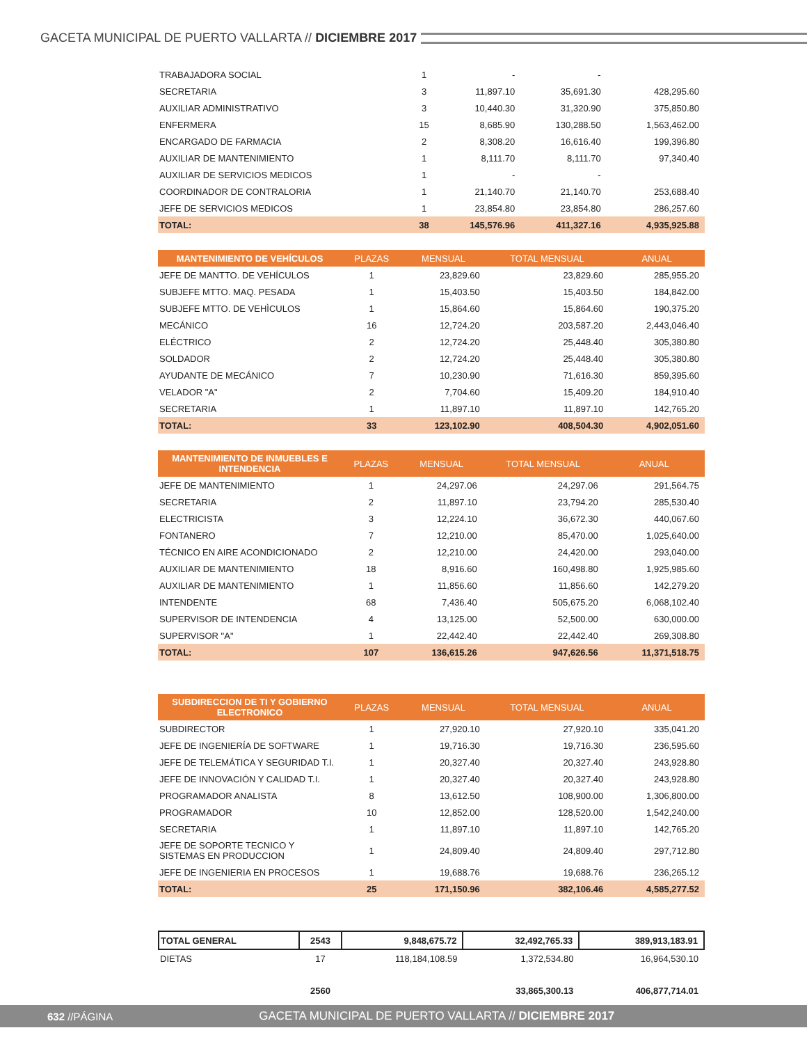GACETA MUNICIPAL DE PUERTO VALLARTA // DICIEMBRE 2017
| TRABAJADORA SOCIAL | 1 | - | - | |
| SECRETARIA | 3 | 11,897.10 | 35,691.30 | 428,295.60 |
| AUXILIAR ADMINISTRATIVO | 3 | 10,440.30 | 31,320.90 | 375,850.80 |
| ENFERMERA | 15 | 8,685.90 | 130,288.50 | 1,563,462.00 |
| ENCARGADO DE FARMACIA | 2 | 8,308.20 | 16,616.40 | 199,396.80 |
| AUXILIAR DE MANTENIMIENTO | 1 | 8,111.70 | 8,111.70 | 97,340.40 |
| AUXILIAR DE SERVICIOS MEDICOS | 1 | - | - | |
| COORDINADOR DE CONTRALORIA | 1 | 21,140.70 | 21,140.70 | 253,688.40 |
| JEFE DE SERVICIOS MEDICOS | 1 | 23,854.80 | 23,854.80 | 286,257.60 |
| TOTAL: | 38 | 145,576.96 | 411,327.16 | 4,935,925.88 |
| MANTENIMIENTO DE VEHÍCULOS | PLAZAS | MENSUAL | TOTAL MENSUAL | ANUAL |
| --- | --- | --- | --- | --- |
| JEFE DE MANTTO. DE VEHÍCULOS | 1 | 23,829.60 | 23,829.60 | 285,955.20 |
| SUBJEFE MTTO. MAQ. PESADA | 1 | 15,403.50 | 15,403.50 | 184,842.00 |
| SUBJEFE MTTO. DE VEHÌCULOS | 1 | 15,864.60 | 15,864.60 | 190,375.20 |
| MECÁNICO | 16 | 12,724.20 | 203,587.20 | 2,443,046.40 |
| ELÉCTRICO | 2 | 12,724.20 | 25,448.40 | 305,380.80 |
| SOLDADOR | 2 | 12,724.20 | 25,448.40 | 305,380.80 |
| AYUDANTE DE MECÁNICO | 7 | 10,230.90 | 71,616.30 | 859,395.60 |
| VELADOR "A" | 2 | 7,704.60 | 15,409.20 | 184,910.40 |
| SECRETARIA | 1 | 11,897.10 | 11,897.10 | 142,765.20 |
| TOTAL: | 33 | 123,102.90 | 408,504.30 | 4,902,051.60 |
| MANTENIMIENTO DE INMUEBLES E INTENDENCIA | PLAZAS | MENSUAL | TOTAL MENSUAL | ANUAL |
| --- | --- | --- | --- | --- |
| JEFE DE MANTENIMIENTO | 1 | 24,297.06 | 24,297.06 | 291,564.75 |
| SECRETARIA | 2 | 11,897.10 | 23,794.20 | 285,530.40 |
| ELECTRICISTA | 3 | 12,224.10 | 36,672.30 | 440,067.60 |
| FONTANERO | 7 | 12,210.00 | 85,470.00 | 1,025,640.00 |
| TÉCNICO EN AIRE ACONDICIONADO | 2 | 12,210.00 | 24,420.00 | 293,040.00 |
| AUXILIAR DE MANTENIMIENTO | 18 | 8,916.60 | 160,498.80 | 1,925,985.60 |
| AUXILIAR DE MANTENIMIENTO | 1 | 11,856.60 | 11,856.60 | 142,279.20 |
| INTENDENTE | 68 | 7,436.40 | 505,675.20 | 6,068,102.40 |
| SUPERVISOR DE INTENDENCIA | 4 | 13,125.00 | 52,500.00 | 630,000.00 |
| SUPERVISOR "A" | 1 | 22,442.40 | 22,442.40 | 269,308.80 |
| TOTAL: | 107 | 136,615.26 | 947,626.56 | 11,371,518.75 |
| SUBDIRECCION DE TI Y GOBIERNO ELECTRONICO | PLAZAS | MENSUAL | TOTAL MENSUAL | ANUAL |
| --- | --- | --- | --- | --- |
| SUBDIRECTOR | 1 | 27,920.10 | 27,920.10 | 335,041.20 |
| JEFE DE INGENIERÍA DE SOFTWARE | 1 | 19,716.30 | 19,716.30 | 236,595.60 |
| JEFE DE TELEMÁTICA Y SEGURIDAD T.I. | 1 | 20,327.40 | 20,327.40 | 243,928.80 |
| JEFE DE INNOVACIÓN Y CALIDAD T.I. | 1 | 20,327.40 | 20,327.40 | 243,928.80 |
| PROGRAMADOR ANALISTA | 8 | 13,612.50 | 108,900.00 | 1,306,800.00 |
| PROGRAMADOR | 10 | 12,852.00 | 128,520.00 | 1,542,240.00 |
| SECRETARIA | 1 | 11,897.10 | 11,897.10 | 142,765.20 |
| JEFE DE SOPORTE TECNICO Y SISTEMAS EN PRODUCCION | 1 | 24,809.40 | 24,809.40 | 297,712.80 |
| JEFE DE INGENIERIA EN PROCESOS | 1 | 19,688.76 | 19,688.76 | 236,265.12 |
| TOTAL: | 25 | 171,150.96 | 382,106.46 | 4,585,277.52 |
| TOTAL GENERAL | 2543 | 9,848,675.72 | 32,492,765.33 | 389,913,183.91 |
| DIETAS | 17 | 118,184,108.59 | 1,372,534.80 | 16,964,530.10 |
| | 2560 | | 33,865,300.13 | 406,877,714.01 |
632 //PÁGINA GACETA MUNICIPAL DE PUERTO VALLARTA // DICIEMBRE 2017